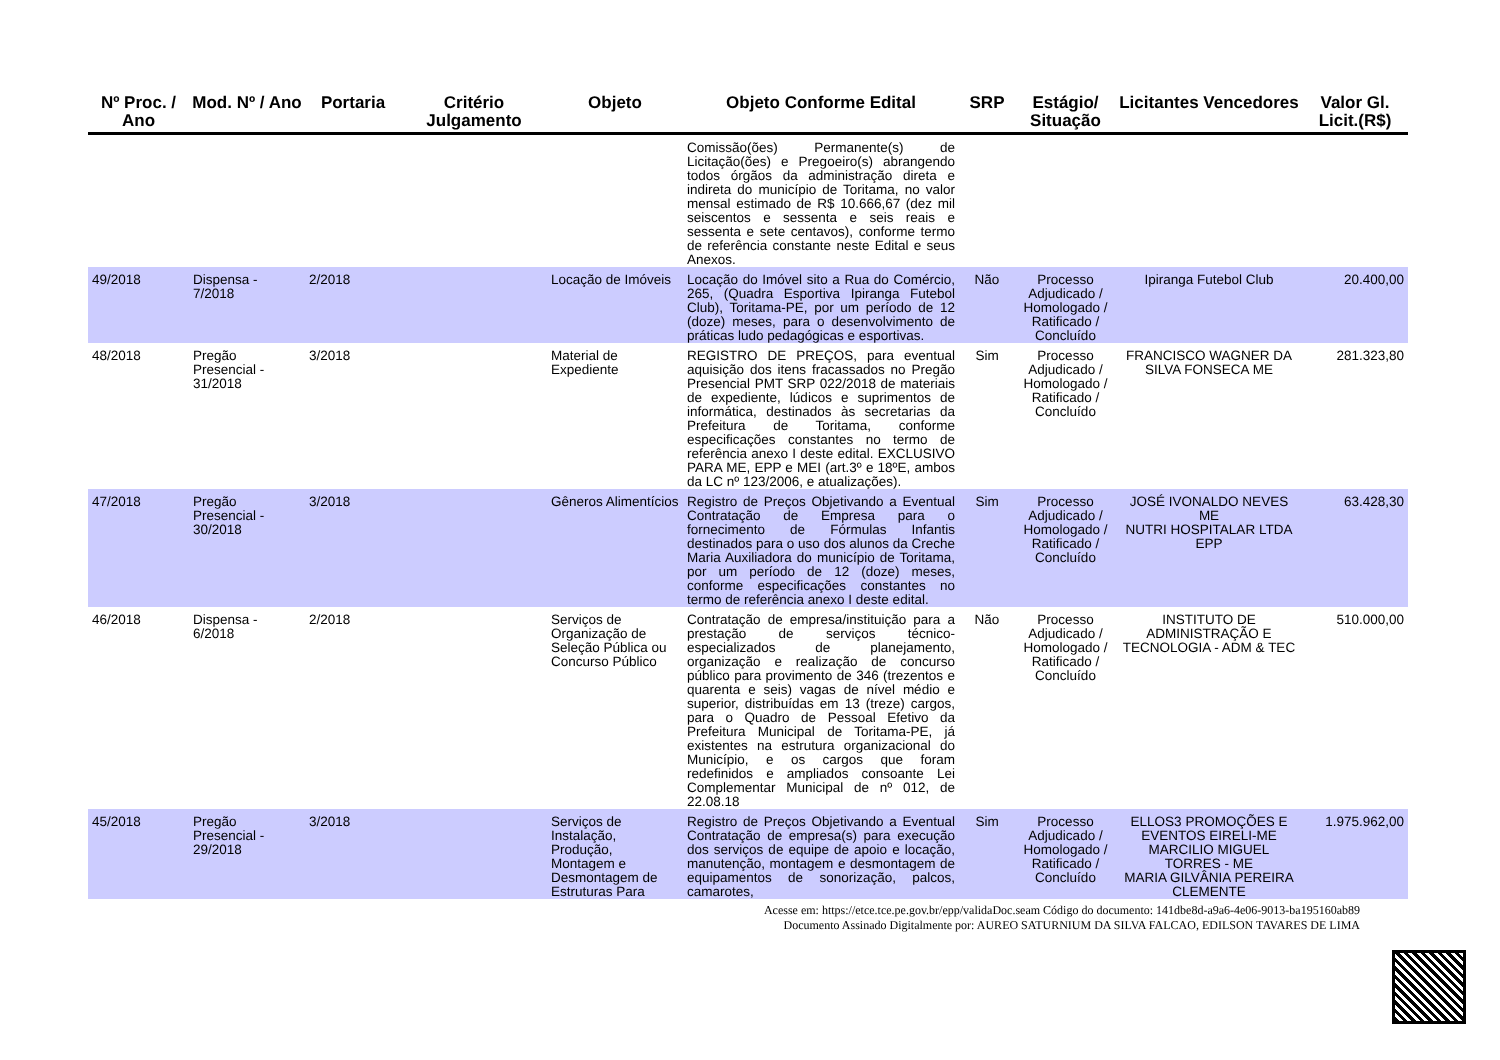| Nº Proc. / Ano | Mod. Nº / Ano | Portaria | Critério Julgamento | Objeto | Objeto Conforme Edital | SRP | Estágio/ Situação | Licitantes Vencedores | Valor Gl. Licit.(R$) |
| --- | --- | --- | --- | --- | --- | --- | --- | --- | --- |
| | | | | | Comissão(ões) Permanente(s) de Licitação(ões) e Pregoeiro(s) abrangendo todos órgãos da administração direta e indireta do município de Toritama, no valor mensal estimado de R$ 10.666,67 (dez mil seiscentos e sessenta e seis reais e sessenta e sete centavos), conforme termo de referência constante neste Edital e seus Anexos. | | | | |
| 49/2018 | Dispensa - 7/2018 | 2/2018 | | Locação de Imóveis | Locação do Imóvel sito a Rua do Comércio, 265, (Quadra Esportiva Ipiranga Futebol Club), Toritama-PE, por um período de 12 (doze) meses, para o desenvolvimento de práticas ludo pedagógicas e esportivas. | Não | Processo Adjudicado / Homologado / Ratificado / Concluído | Ipiranga Futebol Club | 20.400,00 |
| 48/2018 | Pregão Presencial - 31/2018 | 3/2018 | | Material de Expediente | REGISTRO DE PREÇOS, para eventual aquisição dos itens fracassados no Pregão Presencial PMT SRP 022/2018 de materiais de expediente, lúdicos e suprimentos de informática, destinados às secretarias da Prefeitura de Toritama, conforme especificações constantes no termo de referência anexo I deste edital. EXCLUSIVO PARA ME, EPP e MEI (art.3º e 18ºE, ambos da LC nº 123/2006, e atualizações). | Sim | Processo Adjudicado / Homologado / Ratificado / Concluído | FRANCISCO WAGNER DA SILVA FONSECA ME | 281.323,80 |
| 47/2018 | Pregão Presencial - 30/2018 | 3/2018 | | Gêneros Alimentícios | Registro de Preços Objetivando a Eventual Contratação de Empresa para o fornecimento de Fórmulas Infantis destinados para o uso dos alunos da Creche Maria Auxiliadora do município de Toritama, por um período de 12 (doze) meses, conforme especificações constantes no termo de referência anexo I deste edital. | Sim | Processo Adjudicado / Homologado / Ratificado / Concluído | JOSÉ IVONALDO NEVES ME NUTRI HOSPITALAR LTDA EPP | 63.428,30 |
| 46/2018 | Dispensa - 6/2018 | 2/2018 | | Serviços de Organização de Seleção Pública ou Concurso Público | Contratação de empresa/instituição para a prestação de serviços técnico-especializados de planejamento, organização e realização de concurso público para provimento de 346 (trezentos e quarenta e seis) vagas de nível médio e superior, distribuídas em 13 (treze) cargos, para o Quadro de Pessoal Efetivo da Prefeitura Municipal de Toritama-PE, já existentes na estrutura organizacional do Município, e os cargos que foram redefinidos e ampliados consoante Lei Complementar Municipal de nº 012, de 22.08.18 | Não | Processo Adjudicado / Homologado / Ratificado / Concluído | INSTITUTO DE ADMINISTRAÇÃO E TECNOLOGIA - ADM & TEC | 510.000,00 |
| 45/2018 | Pregão Presencial - 29/2018 | 3/2018 | | Serviços de Instalação, Produção, Montagem e Desmontagem de Estruturas Para | Registro de Preços Objetivando a Eventual Contratação de empresa(s) para execução dos serviços de equipe de apoio e locação, manutenção, montagem e desmontagem de equipamentos de sonorização, palcos, camarotes, | Sim | Processo Adjudicado / Homologado / Ratificado / Concluído | ELLOS3 PROMOÇÕES E EVENTOS EIRELI-ME MARCILIO MIGUEL TORRES - ME MARIA GILVÂNIA PEREIRA CLEMENTE | 1.975.962,00 |
Acesse em: https://etce.tce.pe.gov.br/epp/validaDoc.seam Código do documento: 141dbe8d-a9a6-4e06-9013-ba195160ab89
Documento Assinado Digitalmente por: AUREO SATURNIUM DA SILVA FALCAO, EDILSON TAVARES DE LIMA